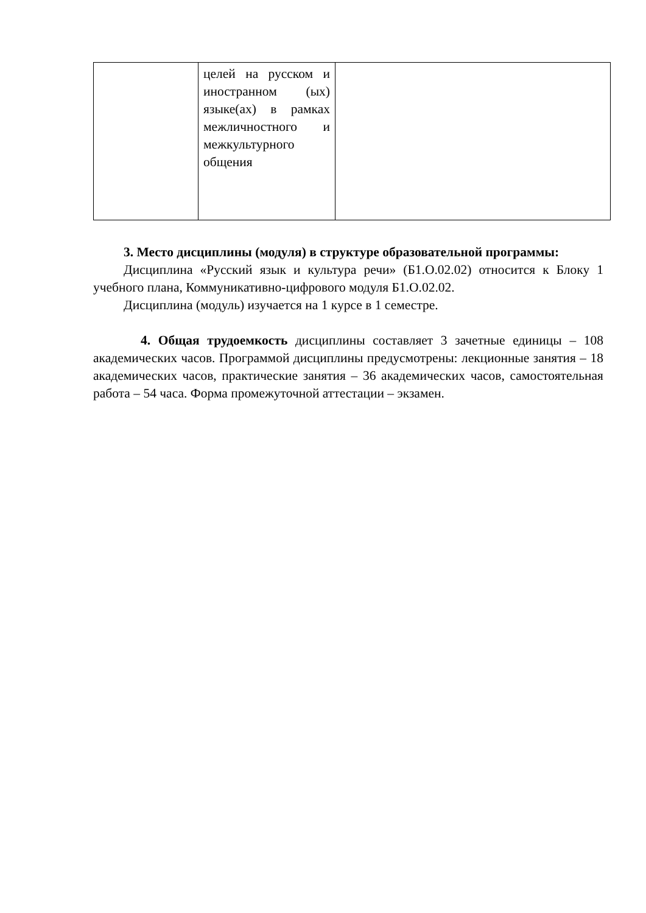| | целей на русском и иностранном (ых) языке(ах) в рамках межличностного и межкультурного общения | |
3. Место дисциплины (модуля) в структуре образовательной программы:
Дисциплина «Русский язык и культура речи» (Б1.О.02.02) относится к Блоку 1 учебного плана, Коммуникативно-цифрового модуля Б1.О.02.02.
Дисциплина (модуль) изучается на 1 курсе в 1 семестре.
4. Общая трудоемкость дисциплины составляет 3 зачетные единицы – 108 академических часов. Программой дисциплины предусмотрены: лекционные занятия – 18 академических часов, практические занятия – 36 академических часов, самостоятельная работа – 54 часа. Форма промежуточной аттестации – экзамен.